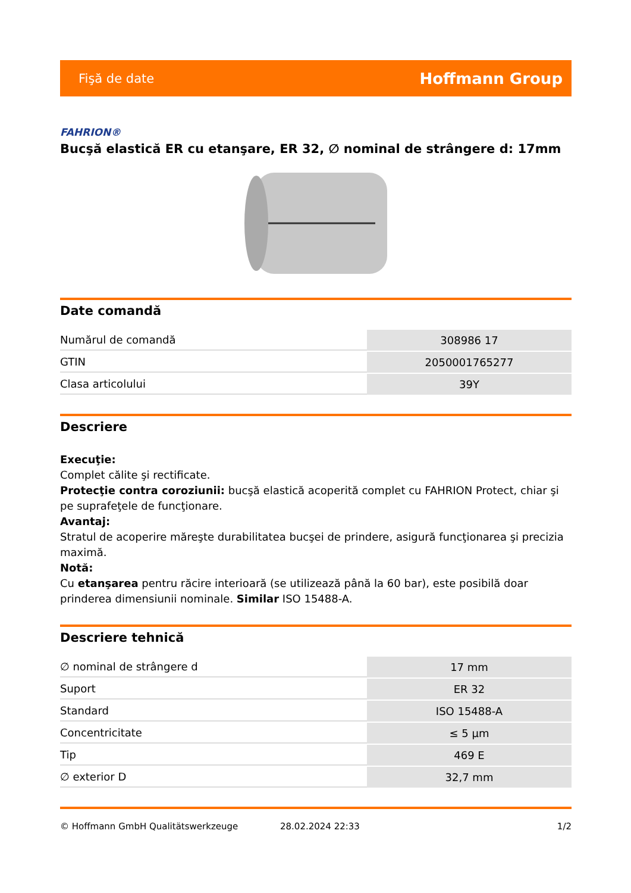Fişă de date Hoffmann Group
FAHRION®
Bucşă elastică ER cu etanşare, ER 32, ∅ nominal de strângere d: 17mm
Date comandă
| Numărul de comandă | 308986 17 |
| GTIN | 2050001765277 |
| Clasa articolului | 39Y |
Descriere
Execuţie:
Complet călite şi rectificate.
Protecţie contra coroziunii: bucşă elastică acoperită complet cu FAHRION Protect, chiar şi pe suprafeţele de funcţionare.
Avantaj:
Stratul de acoperire măreşte durabilitatea bucşei de prindere, asigură funcţionarea şi precizia maximă.
Notă:
Cu etanşarea pentru răcire interioară (se utilizează până la 60 bar), este posibilă doar prinderea dimensiunii nominale. Similar ISO 15488-A.
Descriere tehnică
| ∅ nominal de strângere d | 17 mm |
| Suport | ER 32 |
| Standard | ISO 15488-A |
| Concentricitate | ≤ 5 µm |
| Tip | 469 E |
| ∅ exterior D | 32,7 mm |
© Hoffmann GmbH Qualitätswerkzeuge 28.02.2024 22:33 1/2